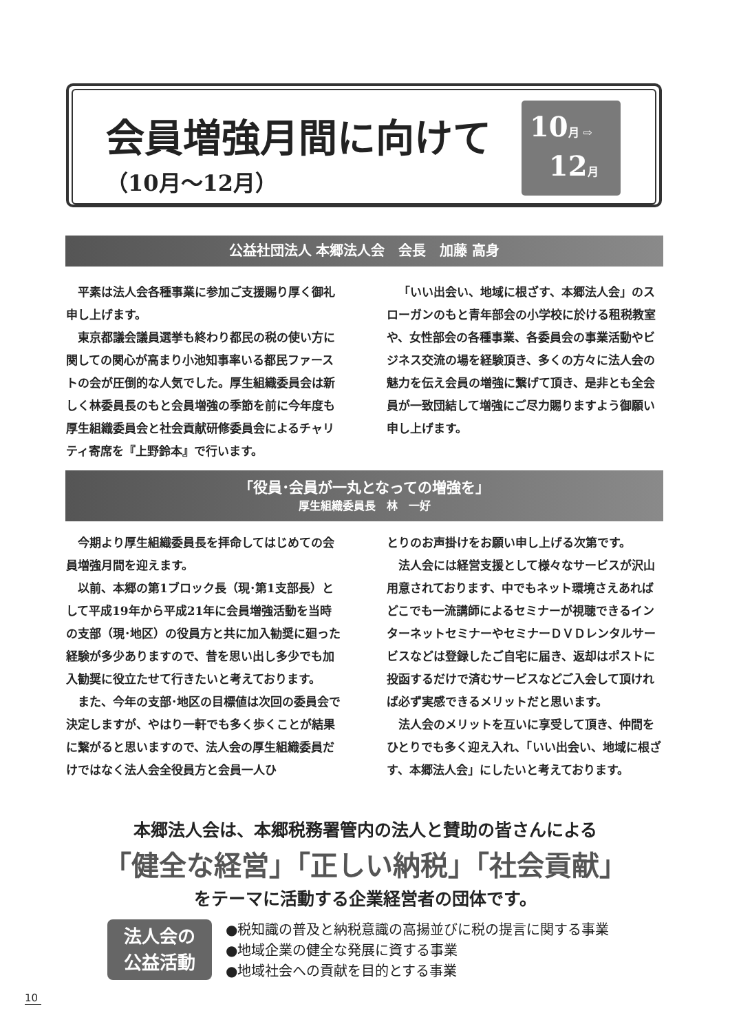会員増強月間に向けて
（10月～12月）
10月 ⇨
12月
公益社団法人 本郷法人会　会長　加藤 高身
平素は法人会各種事業に参加ご支援賜り厚く御礼申し上げます。
東京都議会議員選挙も終わり都民の税の使い方に関しての関心が高まり小池知事率いる都民ファーストの会が圧倒的な人気でした。厚生組織委員会は新しく林委員長のもと会員増強の季節を前に今年度も厚生組織委員会と社会貢献研修委員会によるチャリティ寄席を『上野鈴本』で行います。
「いい出会い、地域に根ざす、本郷法人会」のスローガンのもと青年部会の小学校に於ける租税教室や、女性部会の各種事業、各委員会の事業活動やビジネス交流の場を経験頂き、多くの方々に法人会の魅力を伝え会員の増強に繋げて頂き、是非とも全会員が一致団結して増強にご尽力賜りますよう御願い申し上げます。
「役員･会員が一丸となっての増強を」
厚生組織委員長　林　一好
今期より厚生組織委員長を拝命してはじめての会員増強月間を迎えます。
以前、本郷の第1ブロック長（現･第1支部長）として平成19年から平成21年に会員増強活動を当時の支部（現･地区）の役員方と共に加入勧奨に廻った経験が多少ありますので、昔を思い出し多少でも加入勧奨に役立たせて行きたいと考えております。
また、今年の支部･地区の目標値は次回の委員会で決定しますが、やはり一軒でも多く歩くことが結果に繋がると思いますので、法人会の厚生組織委員だけではなく法人会全役員方と会員一人ひ
とりのお声掛けをお願い申し上げる次第です。
法人会には経営支援として様々なサービスが沢山用意されております、中でもネット環境さえあればどこでも一流講師によるセミナーが視聴できるインターネットセミナーやセミナーＤＶＤレンタルサービスなどは登録したご自宅に届き、返却はポストに投函するだけで済むサービスなどご入会して頂ければ必ず実感できるメリットだと思います。
法人会のメリットを互いに享受して頂き、仲間をひとりでも多く迎え入れ、「いい出会い、地域に根ざす、本郷法人会」にしたいと考えております。
本郷法人会は、本郷税務署管内の法人と賛助の皆さんによる
「健全な経営」「正しい納税」「社会貢献」
をテーマに活動する企業経営者の団体です。
法人会の
公益活動
●税知識の普及と納税意識の高揚並びに税の提言に関する事業
●地域企業の健全な発展に資する事業
●地域社会への貢献を目的とする事業
10